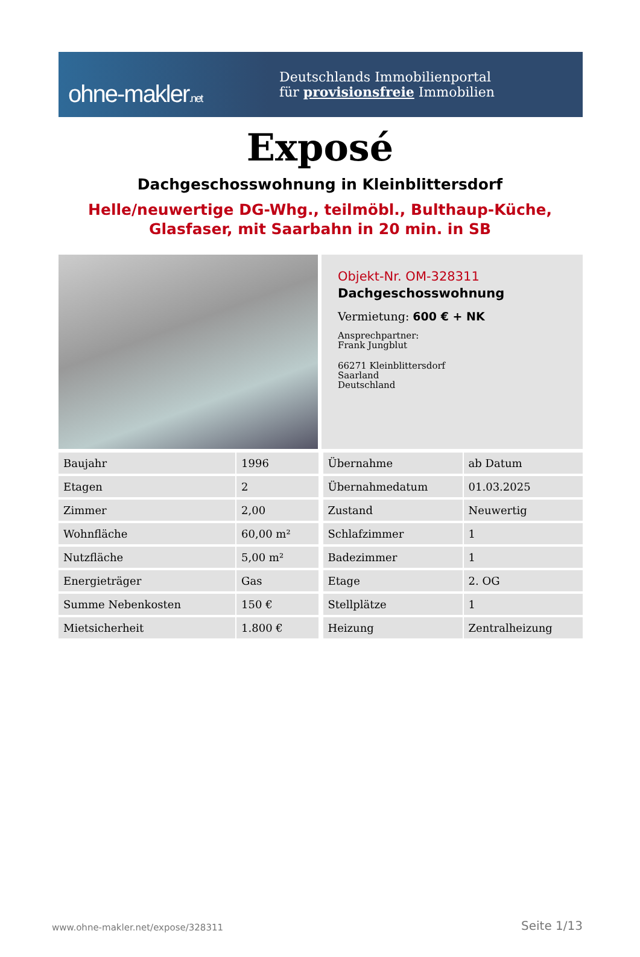ohne-makler.net
Deutschlands Immobilienportal
für provisionsfreie Immobilien
Exposé
Dachgeschosswohnung in Kleinblittersdorf
Helle/neuwertige DG-Whg., teilmöbl., Bulthaup-Küche,
Glasfaser, mit Saarbahn in 20 min. in SB
Objekt-Nr. OM-328311
Dachgeschosswohnung
Vermietung: 600 € + NK
Ansprechpartner:
Frank Jungblut
66271 Kleinblittersdorf
Saarland
Deutschland
| Baujahr | 1996 |
| Etagen | 2 |
| Zimmer | 2,00 |
| Wohnfläche | 60,00 m² |
| Nutzfläche | 5,00 m² |
| Energieträger | Gas |
| Summe Nebenkosten | 150 € |
| Mietsicherheit | 1.800 € |
| Übernahme | ab Datum |
| Übernahmedatum | 01.03.2025 |
| Zustand | Neuwertig |
| Schlafzimmer | 1 |
| Badezimmer | 1 |
| Etage | 2. OG |
| Stellplätze | 1 |
| Heizung | Zentralheizung |
www.ohne-makler.net/expose/328311 Seite 1/13